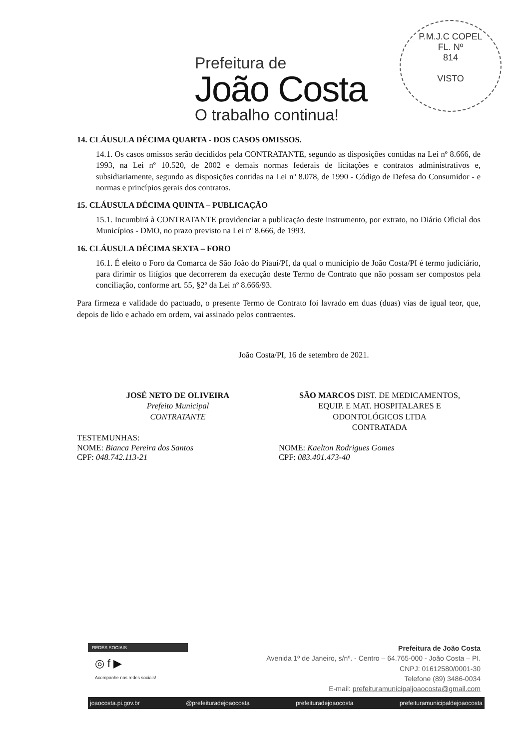Prefeitura de
João Costa
O trabalho continua!
P.M.J.C COPEL
FL. Nº
814
VISTO
14. CLÁUSULA DÉCIMA QUARTA - DOS CASOS OMISSOS.
14.1. Os casos omissos serão decididos pela CONTRATANTE, segundo as disposições contidas na Lei nº 8.666, de 1993, na Lei nº 10.520, de 2002 e demais normas federais de licitações e contratos administrativos e, subsidiariamente, segundo as disposições contidas na Lei nº 8.078, de 1990 - Código de Defesa do Consumidor - e normas e princípios gerais dos contratos.
15. CLÁUSULA DÉCIMA QUINTA – PUBLICAÇÃO
15.1. Incumbirá à CONTRATANTE providenciar a publicação deste instrumento, por extrato, no Diário Oficial dos Municípios - DMO, no prazo previsto na Lei nº 8.666, de 1993.
16. CLÁUSULA DÉCIMA SEXTA – FORO
16.1. É eleito o Foro da Comarca de São João do Piauí/PI, da qual o município de João Costa/PI é termo judiciário, para dirimir os litígios que decorrerem da execução deste Termo de Contrato que não possam ser compostos pela conciliação, conforme art. 55, §2º da Lei nº 8.666/93.
Para firmeza e validade do pactuado, o presente Termo de Contrato foi lavrado em duas (duas) vias de igual teor, que, depois de lido e achado em ordem, vai assinado pelos contraentes.
João Costa/PI, 16 de setembro de 2021.
JOSÉ NETO DE OLIVEIRA
Prefeito Municipal
CONTRATANTE
SÃO MARCOS DIST. DE MEDICAMENTOS,
EQUIP. E MAT. HOSPITALARES E
ODONTOLÓGICOS LTDA
CONTRATADA
TESTEMUNHAS:
NOME: Bianca Pereira dos Santos
CPF: 048.742.113-21
NOME: Kaelton Rodrigues Gomes
CPF: 083.401.473-40
REDES SOCIAIS
◎ f ▶
Acompanhe nas redes sociais!
Prefeitura de João Costa
Avenida 1º de Janeiro, s/nº. - Centro – 64.765-000 - João Costa – PI.
CNPJ: 01612580/0001-30
Telefone (89) 3486-0034
E-mail: prefeituramunicipaljoaocosta@gmail.com
joaocosta.pi.gov.br @prefeituradejoaocosta prefeituradejoaocosta prefeituramunicipaldejoaocosta